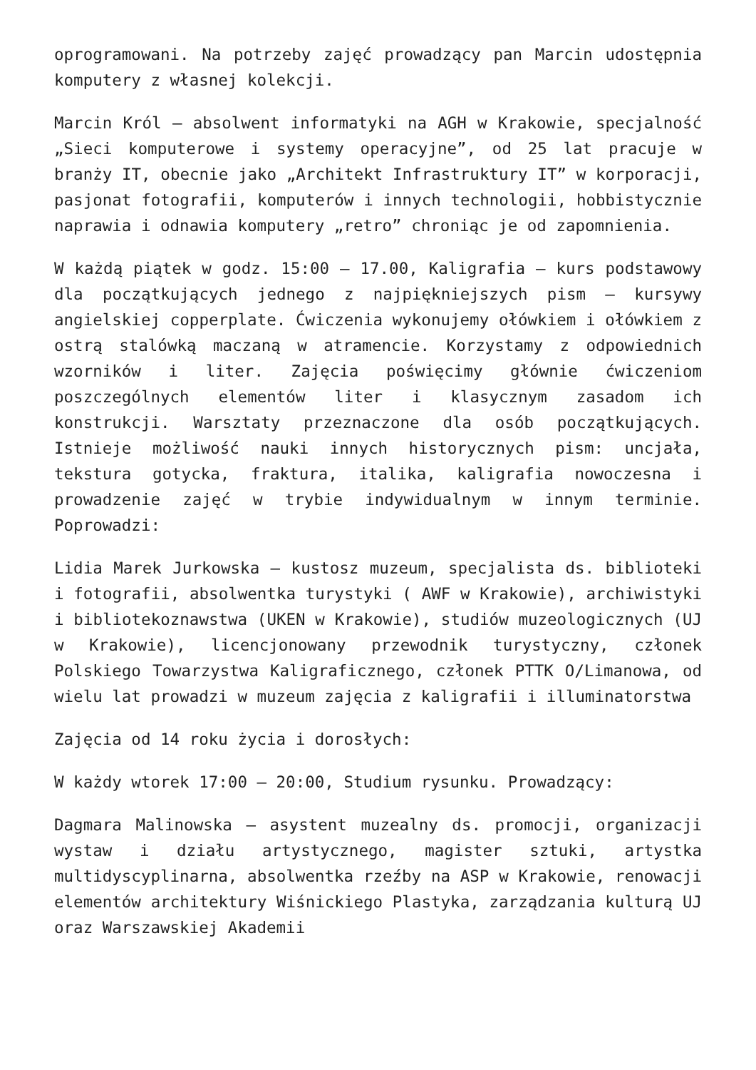oprogramowani. Na potrzeby zajęć prowadzący pan Marcin udostępnia komputery z własnej kolekcji.
Marcin Król – absolwent informatyki na AGH w Krakowie, specjalność „Sieci komputerowe i systemy operacyjne”, od 25 lat pracuje w branży IT, obecnie jako „Architekt Infrastruktury IT” w korporacji, pasjonat fotografii, komputerów i innych technologii, hobbistycznie naprawia i odnawia komputery „retro” chroniąc je od zapomnienia.
W każdą piątek w godz. 15:00 – 17.00, Kaligrafia – kurs podstawowy dla początkujących jednego z najpiękniejszych pism – kursywy angielskiej copperplate. Ćwiczenia wykonujemy ołówkiem i ołówkiem z ostrą stalówką maczaną w atramencie. Korzystamy z odpowiednich wzorników i liter. Zajęcia poświęcimy głównie ćwiczeniom poszczególnych elementów liter i klasycznym zasadom ich konstrukcji. Warsztaty przeznaczone dla osób początkujących. Istnieje możliwość nauki innych historycznych pism: uncjała, tekstura gotycka, fraktura, italika, kaligrafia nowoczesna i prowadzenie zajęć w trybie indywidualnym w innym terminie. Poprowadzi:
Lidia Marek Jurkowska – kustosz muzeum, specjalista ds. biblioteki i fotografii, absolwentka turystyki ( AWF w Krakowie), archiwistyki i bibliotekoznawstwa (UKEN w Krakowie), studiów muzeologicznych (UJ w Krakowie), licencjonowany przewodnik turystyczny, członek Polskiego Towarzystwa Kaligraficznego, członek PTTK O/Limanowa, od wielu lat prowadzi w muzeum zajęcia z kaligrafii i illuminatorstwa
Zajęcia od 14 roku życia i dorosłych:
W każdy wtorek 17:00 – 20:00, Studium rysunku. Prowadzący:
Dagmara Malinowska – asystent muzealny ds. promocji, organizacji wystaw i działu artystycznego, magister sztuki, artystka multidyscyplinarna, absolwentka rzeźby na ASP w Krakowie, renowacji elementów architektury Wiśnickiego Plastyka, zarządzania kulturą UJ oraz Warszawskiej Akademii